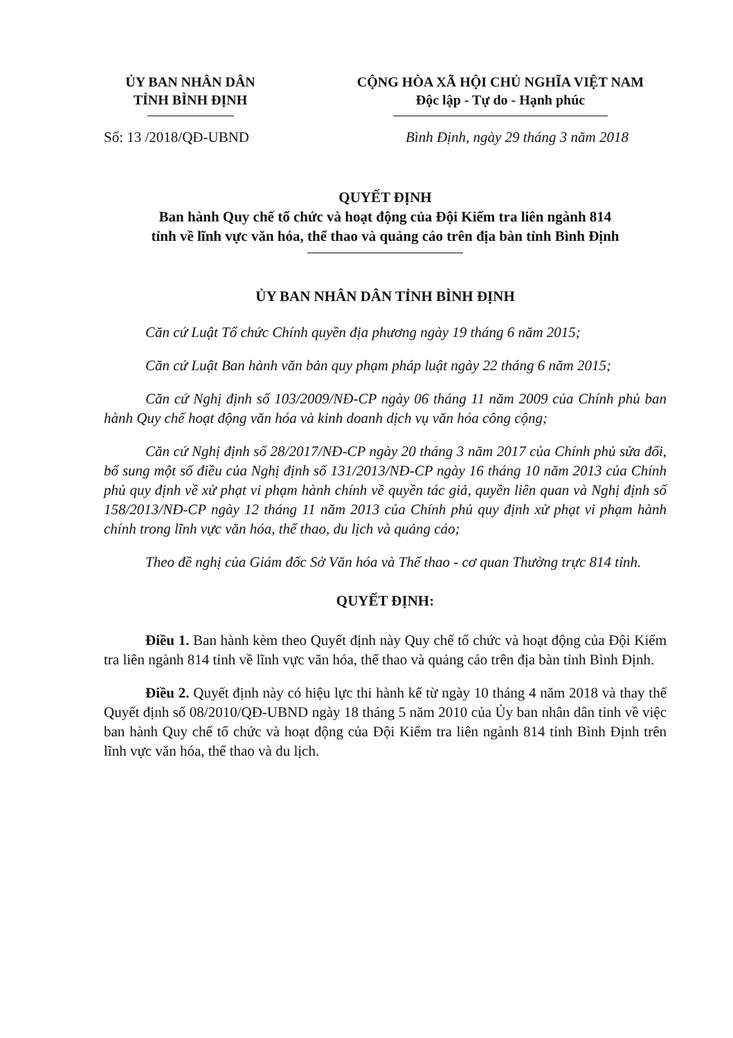ỦY BAN NHÂN DÂN
TỈNH BÌNH ĐỊNH
CỘNG HÒA XÃ HỘI CHỦ NGHĨA VIỆT NAM
Độc lập - Tự do - Hạnh phúc
Số: 13 /2018/QĐ-UBND Bình Định, ngày 29 tháng 3 năm 2018
QUYẾT ĐỊNH
Ban hành Quy chế tổ chức và hoạt động của Đội Kiểm tra liên ngành 814
tỉnh về lĩnh vực văn hóa, thể thao và quảng cáo trên địa bàn tỉnh Bình Định
ỦY BAN NHÂN DÂN TỈNH BÌNH ĐỊNH
Căn cứ Luật Tổ chức Chính quyền địa phương ngày 19 tháng 6 năm 2015;
Căn cứ Luật Ban hành văn bản quy phạm pháp luật ngày 22 tháng 6 năm 2015;
Căn cứ Nghị định số 103/2009/NĐ-CP ngày 06 tháng 11 năm 2009 của Chính phủ ban hành Quy chế hoạt động văn hóa và kinh doanh dịch vụ văn hóa công cộng;
Căn cứ Nghị định số 28/2017/NĐ-CP ngày 20 tháng 3 năm 2017 của Chính phủ sửa đổi, bổ sung một số điều của Nghị định số 131/2013/NĐ-CP ngày 16 tháng 10 năm 2013 của Chính phủ quy định về xử phạt vi phạm hành chính về quyền tác giả, quyền liên quan và Nghị định số 158/2013/NĐ-CP ngày 12 tháng 11 năm 2013 của Chính phủ quy định xử phạt vi phạm hành chính trong lĩnh vực văn hóa, thể thao, du lịch và quảng cáo;
Theo đề nghị của Giám đốc Sở Văn hóa và Thể thao - cơ quan Thường trực 814 tỉnh.
QUYẾT ĐỊNH:
Điều 1. Ban hành kèm theo Quyết định này Quy chế tổ chức và hoạt động của Đội Kiểm tra liên ngành 814 tỉnh về lĩnh vực văn hóa, thể thao và quảng cáo trên địa bàn tỉnh Bình Định.
Điều 2. Quyết định này có hiệu lực thi hành kể từ ngày 10 tháng 4 năm 2018 và thay thế Quyết định số 08/2010/QĐ-UBND ngày 18 tháng 5 năm 2010 của Ủy ban nhân dân tỉnh về việc ban hành Quy chế tổ chức và hoạt động của Đội Kiểm tra liên ngành 814 tỉnh Bình Định trên lĩnh vực văn hóa, thể thao và du lịch.